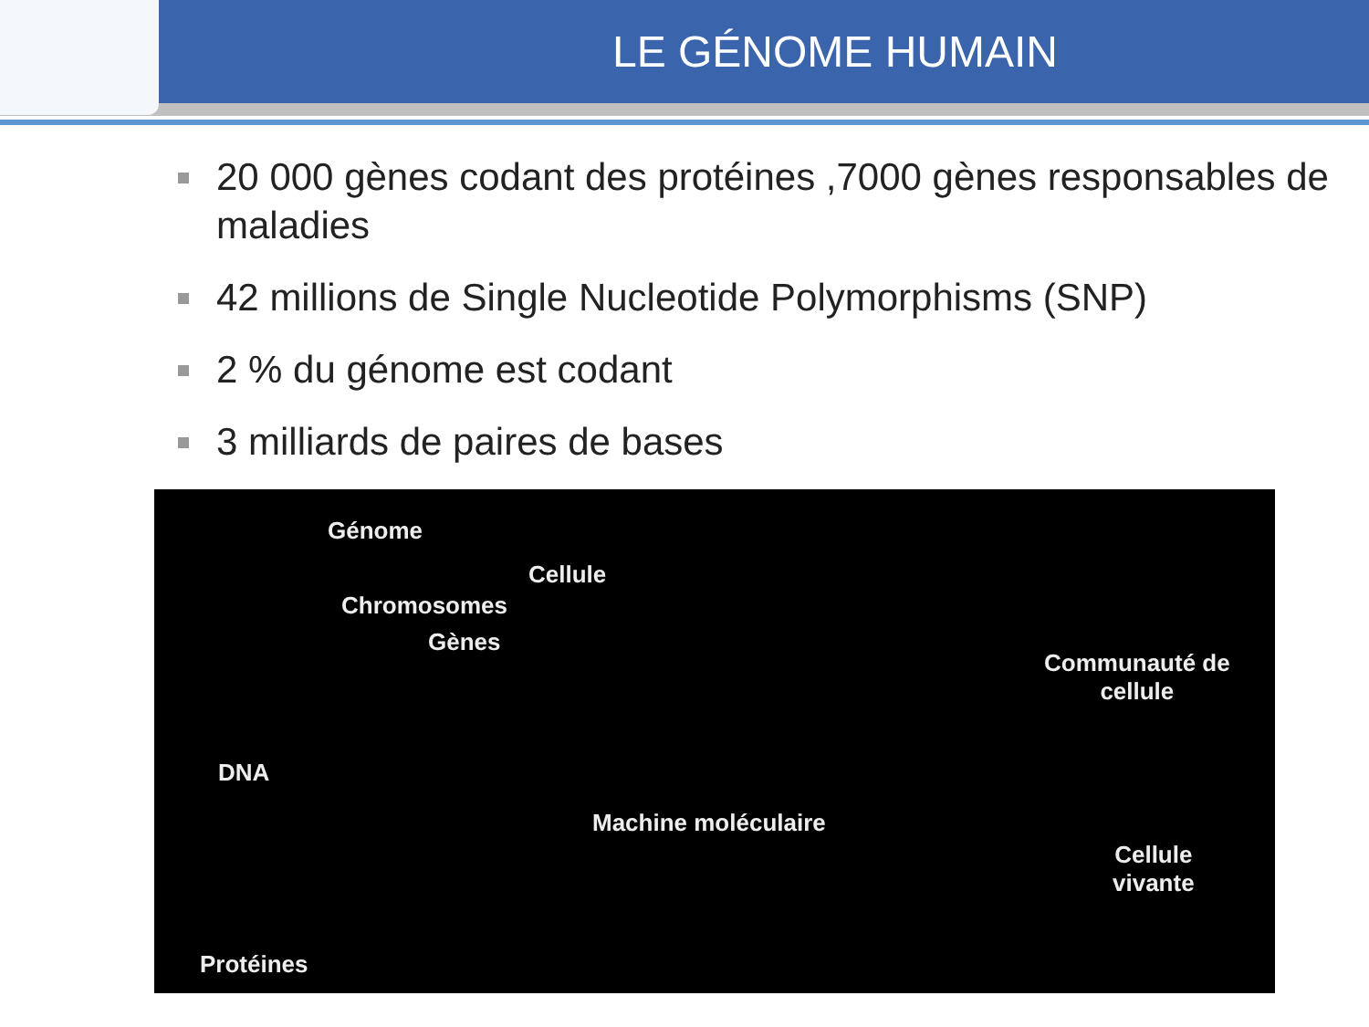LE GÉNOME HUMAIN
20 000 gènes codant des protéines ,7000 gènes responsables de maladies
42 millions de Single Nucleotide Polymorphisms (SNP)
2 % du génome est codant
3 milliards de paires de bases
Génome
Cellule
Chromosomes
Gènes
DNA
Machine moléculaire
Protéines
Communauté de
cellule
Cellule
vivante